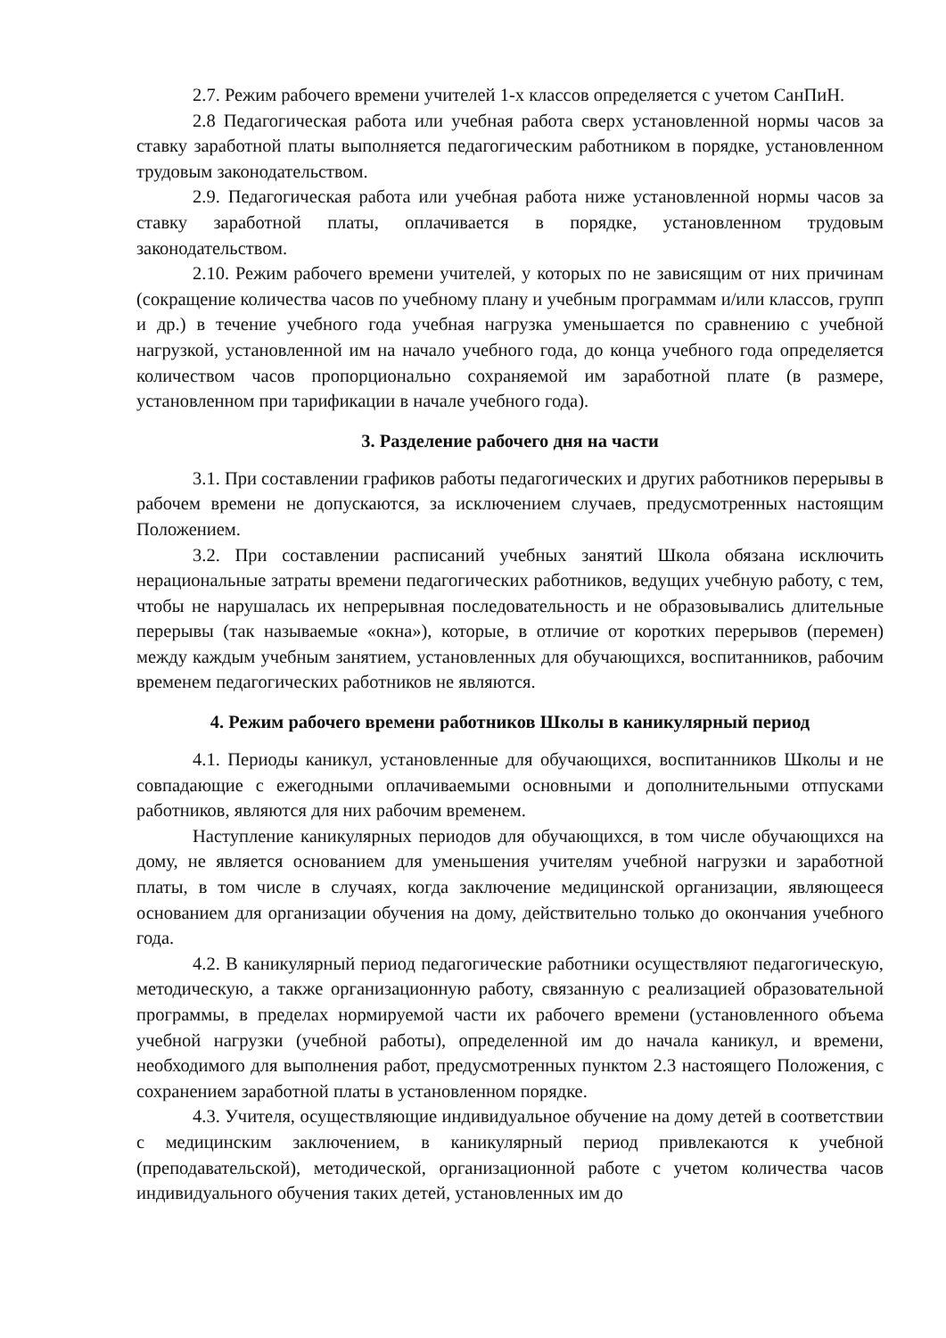2.7. Режим рабочего времени учителей 1-х классов определяется с учетом СанПиН.
2.8 Педагогическая работа или учебная работа сверх установленной нормы часов за ставку заработной платы выполняется педагогическим работником в порядке, установленном трудовым законодательством.
2.9. Педагогическая работа или учебная работа ниже установленной нормы часов за ставку заработной платы, оплачивается в порядке, установленном трудовым законодательством.
2.10. Режим рабочего времени учителей, у которых по не зависящим от них причинам (сокращение количества часов по учебному плану и учебным программам и/или классов, групп и др.) в течение учебного года учебная нагрузка уменьшается по сравнению с учебной нагрузкой, установленной им на начало учебного года, до конца учебного года определяется количеством часов пропорционально сохраняемой им заработной плате (в размере, установленном при тарификации в начале учебного года).
3. Разделение рабочего дня на части
3.1. При составлении графиков работы педагогических и других работников перерывы в рабочем времени не допускаются, за исключением случаев, предусмотренных настоящим Положением.
3.2. При составлении расписаний учебных занятий Школа обязана исключить нерациональные затраты времени педагогических работников, ведущих учебную работу, с тем, чтобы не нарушалась их непрерывная последовательность и не образовывались длительные перерывы (так называемые «окна»), которые, в отличие от коротких перерывов (перемен) между каждым учебным занятием, установленных для обучающихся, воспитанников, рабочим временем педагогических работников не являются.
4. Режим рабочего времени работников Школы в каникулярный период
4.1. Периоды каникул, установленные для обучающихся, воспитанников Школы и не совпадающие с ежегодными оплачиваемыми основными и дополнительными отпусками работников, являются для них рабочим временем.
Наступление каникулярных периодов для обучающихся, в том числе обучающихся на дому, не является основанием для уменьшения учителям учебной нагрузки и заработной платы, в том числе в случаях, когда заключение медицинской организации, являющееся основанием для организации обучения на дому, действительно только до окончания учебного года.
4.2. В каникулярный период педагогические работники осуществляют педагогическую, методическую, а также организационную работу, связанную с реализацией образовательной программы, в пределах нормируемой части их рабочего времени (установленного объема учебной нагрузки (учебной работы), определенной им до начала каникул, и времени, необходимого для выполнения работ, предусмотренных пунктом 2.3 настоящего Положения, с сохранением заработной платы в установленном порядке.
4.3. Учителя, осуществляющие индивидуальное обучение на дому детей в соответствии с медицинским заключением, в каникулярный период привлекаются к учебной (преподавательской), методической, организационной работе с учетом количества часов индивидуального обучения таких детей, установленных им до